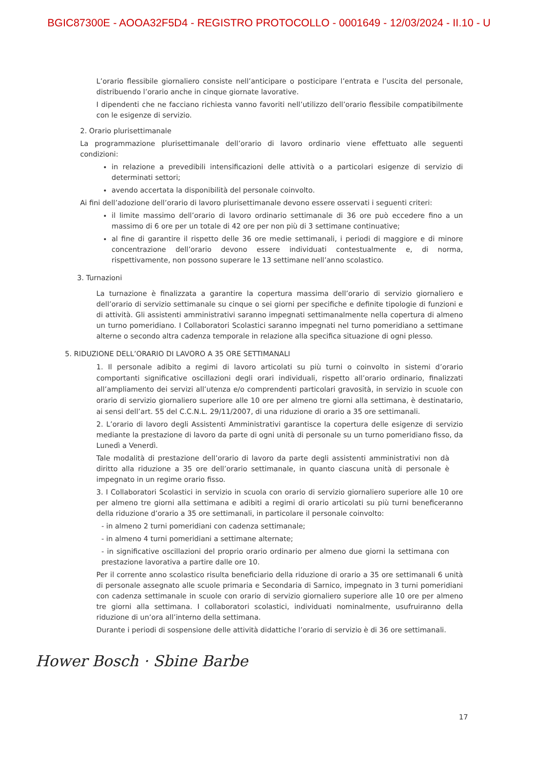BGIC87300E - AOOA32F5D4 - REGISTRO PROTOCOLLO - 0001649 - 12/03/2024 - II.10 - U
L’orario flessibile giornaliero consiste nell’anticipare o posticipare l’entrata e l’uscita del personale, distribuendo l’orario anche in cinque giornate lavorative.
I dipendenti che ne facciano richiesta vanno favoriti nell’utilizzo dell’orario flessibile compatibilmente con le esigenze di servizio.
2. Orario plurisettimanale
La programmazione plurisettimanale dell’orario di lavoro ordinario viene effettuato alle seguenti condizioni:
in relazione a prevedibili intensificazioni delle attività o a particolari esigenze di servizio di determinati settori;
avendo accertata la disponibilità del personale coinvolto.
Ai fini dell’adozione dell’orario di lavoro plurisettimanale devono essere osservati i seguenti criteri:
il limite massimo dell’orario di lavoro ordinario settimanale di 36 ore può eccedere fino a un massimo di 6 ore per un totale di 42 ore per non più di 3 settimane continuative;
al fine di garantire il rispetto delle 36 ore medie settimanali, i periodi di maggiore e di minore concentrazione dell’orario devono essere individuati contestualmente e, di norma, rispettivamente, non possono superare le 13 settimane nell’anno scolastico.
3. Turnazioni
La turnazione è finalizzata a garantire la copertura massima dell’orario di servizio giornaliero e dell’orario di servizio settimanale su cinque o sei giorni per specifiche e definite tipologie di funzioni e di attività. Gli assistenti amministrativi saranno impegnati settimanalmente nella copertura di almeno un turno pomeridiano. I Collaboratori Scolastici saranno impegnati nel turno pomeridiano a settimane alterne o secondo altra cadenza temporale in relazione alla specifica situazione di ogni plesso.
5. RIDUZIONE DELL’ORARIO DI LAVORO A 35 ORE SETTIMANALI
1. Il personale adibito a regimi di lavoro articolati su più turni o coinvolto in sistemi d’orario comportanti significative oscillazioni degli orari individuali, rispetto all’orario ordinario, finalizzati all’ampliamento dei servizi all’utenza e/o comprendenti particolari gravosità, in servizio in scuole con orario di servizio giornaliero superiore alle 10 ore per almeno tre giorni alla settimana, è destinatario, ai sensi dell’art. 55 del C.C.N.L. 29/11/2007, di una riduzione di orario a 35 ore settimanali.
2. L’orario di lavoro degli Assistenti Amministrativi garantisce la copertura delle esigenze di servizio mediante la prestazione di lavoro da parte di ogni unità di personale su un turno pomeridiano fisso, da Lunedì a Venerdì.
Tale modalità di prestazione dell’orario di lavoro da parte degli assistenti amministrativi non dà diritto alla riduzione a 35 ore dell’orario settimanale, in quanto ciascuna unità di personale è impegnato in un regime orario fisso.
3. I Collaboratori Scolastici in servizio in scuola con orario di servizio giornaliero superiore alle 10 ore per almeno tre giorni alla settimana e adibiti a regimi di orario articolati su più turni beneficeranno della riduzione d’orario a 35 ore settimanali, in particolare il personale coinvolto:
- in almeno 2 turni pomeridiani con cadenza settimanale;
- in almeno 4 turni pomeridiani a settimane alternate;
- in significative oscillazioni del proprio orario ordinario per almeno due giorni la settimana con prestazione lavorativa a partire dalle ore 10.
Per il corrente anno scolastico risulta beneficiario della riduzione di orario a 35 ore settimanali 6 unità di personale assegnato alle scuole primaria e Secondaria di Sarnico, impegnato in 3 turni pomeridiani con cadenza settimanale in scuole con orario di servizio giornaliero superiore alle 10 ore per almeno tre giorni alla settimana. I collaboratori scolastici, individuati nominalmente, usufruiranno della riduzione di un’ora all’interno della settimana.
Durante i periodi di sospensione delle attività didattiche l’orario di servizio è di 36 ore settimanali.
Hower Bosch · Sbine Barbe
17